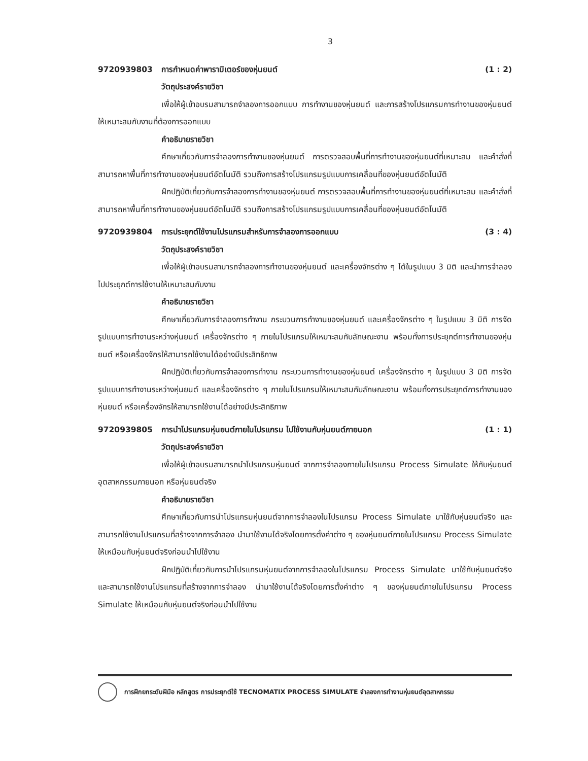3
9720939803 การกำหนดค่าพารามิเตอร์ของหุ่นยนต์ (1 : 2)
วัตถุประสงค์รายวิชา
เพื่อให้ผู้เข้าอบรมสามารถจำลองการออกแบบ การทำงานของหุ่นยนต์ และการสร้างโปรแกรมการทำงานของหุ่นยนต์ให้เหมาะสมกับงานที่ต้องการออกแบบ
คำอธิบายรายวิชา
ศึกษาเกี่ยวกับการจำลองการทำงานของหุ่นยนต์ การตรวจสอบพื้นที่การทำงานของหุ่นยนต์ที่เหมาะสม และคำสั่งที่สามารถหาพื้นที่การทำงานของหุ่นยนต์อัตโนมัติ รวมถึงการสร้างโปรแกรมรูปแบบการเคลื่อนที่ของหุ่นยนต์อัตโนมัติ
ฝึกปฏิบัติเกี่ยวกับการจำลองการทำงานของหุ่นยนต์ การตรวจสอบพื้นที่การทำงานของหุ่นยนต์ที่เหมาะสม และคำสั่งที่สามารถหาพื้นที่การทำงานของหุ่นยนต์อัตโนมัติ รวมถึงการสร้างโปรแกรมรูปแบบการเคลื่อนที่ของหุ่นยนต์อัตโนมัติ
9720939804 การประยุกต์ใช้งานโปรแกรมสำหรับการจำลองการออกแบบ (3 : 4)
วัตถุประสงค์รายวิชา
เพื่อให้ผู้เข้าอบรมสามารถจำลองการทำงานของหุ่นยนต์ และเครื่องจักรต่าง ๆ ได้ในรูปแบบ 3 มิติ และนำการจำลองไปประยุกต์การใช้งานให้เหมาะสมกับงาน
คำอธิบายรายวิชา
ศึกษาเกี่ยวกับการจำลองการทำงาน กระบวนการทำงานของหุ่นยนต์ และเครื่องจักรต่าง ๆ ในรูปแบบ 3 มิติ การจัดรูปแบบการทำงานระหว่างหุ่นยนต์ เครื่องจักรต่าง ๆ ภายในโปรแกรมให้เหมาะสมกับลักษณะงาน พร้อมทั้งการประยุกต์การทำงานของหุ่นยนต์ หรือเครื่องจักรให้สามารถใช้งานได้อย่างมีประสิทธิภาพ
ฝึกปฏิบัติเกี่ยวกับการจำลองการทำงาน กระบวนการทำงานของหุ่นยนต์ เครื่องจักรต่าง ๆ ในรูปแบบ 3 มิติ การจัดรูปแบบการทำงานระหว่างหุ่นยนต์ และเครื่องจักรต่าง ๆ ภายในโปรแกรมให้เหมาะสมกับลักษณะงาน พร้อมทั้งการประยุกต์การทำงานของหุ่นยนต์ หรือเครื่องจักรให้สามารถใช้งานได้อย่างมีประสิทธิภาพ
9720939805 การนำโปรแกรมหุ่นยนต์ภายในโปรแกรม ไปใช้งานกับหุ่นยนต์ภายนอก (1 : 1)
วัตถุประสงค์รายวิชา
เพื่อให้ผู้เข้าอบรมสามารถนำโปรแกรมหุ่นยนต์ จากการจำลองภายในโปรแกรม Process Simulate ให้กับหุ่นยนต์อุตสาหกรรมภายนอก หรือหุ่นยนต์จริง
คำอธิบายรายวิชา
ศึกษาเกี่ยวกับการนำโปรแกรมหุ่นยนต์จากการจำลองในโปรแกรม Process Simulate มาใช้กับหุ่นยนต์จริง และสามารถใช้งานโปรแกรมที่สร้างจากการจำลอง นำมาใช้งานได้จริงโดยการตั้งค่าต่าง ๆ ของหุ่นยนต์ภายในโปรแกรม Process Simulate ให้เหมือนกับหุ่นยนต์จริงก่อนนำไปใช้งาน
ฝึกปฏิบัติเกี่ยวกับการนำโปรแกรมหุ่นยนต์จากการจำลองในโปรแกรม Process Simulate มาใช้กับหุ่นยนต์จริง และสามารถใช้งานโปรแกรมที่สร้างจากการจำลอง นำมาใช้งานได้จริงโดยการตั้งค่าต่าง ๆ ของหุ่นยนต์ภายในโปรแกรม Process Simulate ให้เหมือนกับหุ่นยนต์จริงก่อนนำไปใช้งาน
การฝึกยกระดับฝีมือ หลักสูตร การประยุกต์ใช้ TECNOMATIX PROCESS SIMULATE จำลองการทำงานหุ่นยนต์อุตสาหกรรม